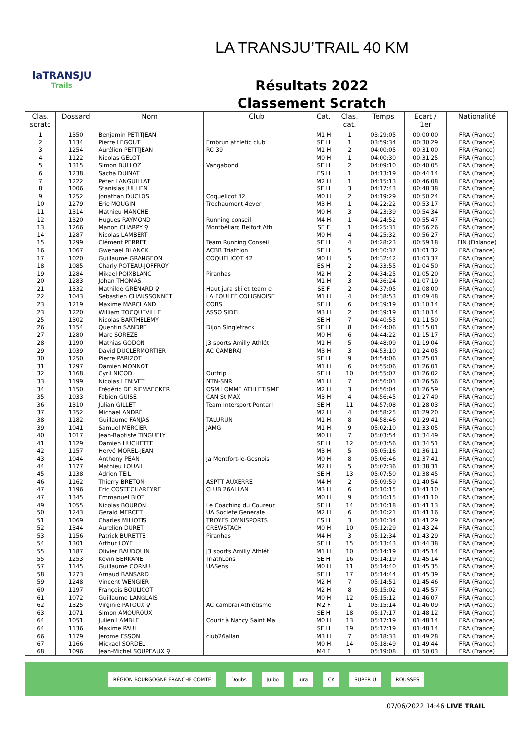laTRANSJU
Trails
LA TRANSJU’TRAIL 40 KM
Résultats 2022
Classement Scratch
| Clas. scratc | Dossard | Nom | Club | Cat. | Clas. cat. | Temps | Ecart / 1er | Nationalité |
| --- | --- | --- | --- | --- | --- | --- | --- | --- |
| 1 | 1350 | Benjamin PETITJEAN | | M1 H | 1 | 03:29:05 | 00:00:00 | FRA (France) |
| 2 | 1134 | Pierre LEGOUT | Embrun athletic club | SE H | 1 | 03:59:34 | 00:30:29 | FRA (France) |
| 3 | 1254 | Aurélien PETITJEAN | RC 39 | M1 H | 2 | 04:00:05 | 00:31:00 | FRA (France) |
| 4 | 1122 | Nicolas GELOT | | M0 H | 1 | 04:00:30 | 00:31:25 | FRA (France) |
| 5 | 1315 | Simon BULLOZ | Vangabond | SE H | 2 | 04:09:10 | 00:40:05 | FRA (France) |
| 6 | 1238 | Sacha DUINAT | | ES H | 1 | 04:13:19 | 00:44:14 | FRA (France) |
| 7 | 1222 | Peter LANGUILLAT | | M2 H | 1 | 04:15:13 | 00:46:08 | FRA (France) |
| 8 | 1006 | Stanislas JULLIEN | | SE H | 3 | 04:17:43 | 00:48:38 | FRA (France) |
| 9 | 1252 | Jonathan DUCLOS | Coquelicot 42 | M0 H | 2 | 04:19:29 | 00:50:24 | FRA (France) |
| 10 | 1279 | Eric MOUGIN | Trechaumont 4ever | M3 H | 1 | 04:22:22 | 00:53:17 | FRA (France) |
| 11 | 1314 | Mathieu MANCHE | | M0 H | 3 | 04:23:39 | 00:54:34 | FRA (France) |
| 12 | 1320 | Hugues RAYMOND | Running conseil | M4 H | 1 | 04:24:52 | 00:55:47 | FRA (France) |
| 13 | 1266 | Manon CHARPY ♀ | Montbéliard Belfort Ath | SE F | 1 | 04:25:31 | 00:56:26 | FRA (France) |
| 14 | 1287 | Nicolas LAMBERT | | M0 H | 4 | 04:25:32 | 00:56:27 | FRA (France) |
| 15 | 1299 | Clément PERRET | Team Running Conseil | SE H | 4 | 04:28:23 | 00:59:18 | FIN (Finlande) |
| 16 | 1067 | Gwenael BLANCK | ACBB Triathlon | SE H | 5 | 04:30:37 | 01:01:32 | FRA (France) |
| 17 | 1020 | Guillaume GRANGEON | COQUELICOT 42 | M0 H | 5 | 04:32:42 | 01:03:37 | FRA (France) |
| 18 | 1085 | Charly POTEAU-JOFFROY | | ES H | 2 | 04:33:55 | 01:04:50 | FRA (France) |
| 19 | 1284 | Mikael POIXBLANC | Piranhas | M2 H | 2 | 04:34:25 | 01:05:20 | FRA (France) |
| 20 | 1283 | Johan THOMAS | | M1 H | 3 | 04:36:24 | 01:07:19 | FRA (France) |
| 21 | 1332 | Mathilde GRENARD ♀ | Haut jura ski et team e | SE F | 2 | 04:37:05 | 01:08:00 | FRA (France) |
| 22 | 1043 | Sebastien CHAUSSONNET | LA FOULEE COLIGNOISE | M1 H | 4 | 04:38:53 | 01:09:48 | FRA (France) |
| 23 | 1219 | Maxime MARCHAND | COBS | SE H | 6 | 04:39:19 | 01:10:14 | FRA (France) |
| 23 | 1220 | William TOCQUEVILLE | ASSO SIDEL | M3 H | 2 | 04:39:19 | 01:10:14 | FRA (France) |
| 25 | 1302 | Nicolas BARTHELEMY | | SE H | 7 | 04:40:55 | 01:11:50 | FRA (France) |
| 26 | 1154 | Quentin SANDRE | Dijon Singletrack | SE H | 8 | 04:44:06 | 01:15:01 | FRA (France) |
| 27 | 1280 | Marc SOREZE | | M0 H | 6 | 04:44:22 | 01:15:17 | FRA (France) |
| 28 | 1190 | Mathias GODON | J3 sports Amilly Athlét | M1 H | 5 | 04:48:09 | 01:19:04 | FRA (France) |
| 29 | 1039 | David DUCLERMORTIER | AC CAMBRAI | M3 H | 3 | 04:53:10 | 01:24:05 | FRA (France) |
| 30 | 1250 | Pierre PARIZOT | | SE H | 9 | 04:54:06 | 01:25:01 | FRA (France) |
| 31 | 1297 | Damien MONNOT | | M1 H | 6 | 04:55:06 | 01:26:01 | FRA (France) |
| 32 | 1168 | Cyril NICOD | Outtrip | SE H | 10 | 04:55:07 | 01:26:02 | FRA (France) |
| 33 | 1199 | Nicolas LENIVET | NTN-SNR | M1 H | 7 | 04:56:01 | 01:26:56 | FRA (France) |
| 34 | 1150 | Frédéric DE RIEMAECKER | OSM LOMME ATHLETISME | M2 H | 3 | 04:56:04 | 01:26:59 | FRA (France) |
| 35 | 1033 | Fabien GUISE | CAN St MAX | M3 H | 4 | 04:56:45 | 01:27:40 | FRA (France) |
| 36 | 1310 | Julian GILLET | Team Intersport Pontarl | SE H | 11 | 04:57:08 | 01:28:03 | FRA (France) |
| 37 | 1352 | Michael ANDRÉ | | M2 H | 4 | 04:58:25 | 01:29:20 | FRA (France) |
| 38 | 1182 | Guillaume FANJAS | TALURUN | M1 H | 8 | 04:58:46 | 01:29:41 | FRA (France) |
| 39 | 1041 | Samuel MERCIER | JAMG | M1 H | 9 | 05:02:10 | 01:33:05 | FRA (France) |
| 40 | 1017 | Jean-Baptiste TINGUELY | | M0 H | 7 | 05:03:54 | 01:34:49 | FRA (France) |
| 41 | 1129 | Damien HUCHETTE | | SE H | 12 | 05:03:56 | 01:34:51 | FRA (France) |
| 42 | 1157 | Hervé MOREL-JEAN | | M3 H | 5 | 05:05:16 | 01:36:11 | FRA (France) |
| 43 | 1044 | Anthony PÉAN | Ja Montfort-le-Gesnois | M0 H | 8 | 05:06:46 | 01:37:41 | FRA (France) |
| 44 | 1177 | Mathieu LOUAIL | | M2 H | 5 | 05:07:36 | 01:38:31 | FRA (France) |
| 45 | 1138 | Adrien TEIL | | SE H | 13 | 05:07:50 | 01:38:45 | FRA (France) |
| 46 | 1162 | Thierry BRETON | ASPTT AUXERRE | M4 H | 2 | 05:09:59 | 01:40:54 | FRA (France) |
| 47 | 1196 | Eric COSTECHAREYRE | CLUB 26ALLAN | M3 H | 6 | 05:10:15 | 01:41:10 | FRA (France) |
| 47 | 1345 | Emmanuel BIOT | | M0 H | 9 | 05:10:15 | 01:41:10 | FRA (France) |
| 49 | 1055 | Nicolas BOURON | Le Coaching du Coureur | SE H | 14 | 05:10:18 | 01:41:13 | FRA (France) |
| 50 | 1243 | Gerald MERCET | UA Societe Generale | M2 H | 6 | 05:10:21 | 01:41:16 | FRA (France) |
| 51 | 1069 | Charles MILIOTIS | TROYES OMNISPORTS | ES H | 3 | 05:10:34 | 01:41:29 | FRA (France) |
| 52 | 1344 | Aurelien DURET | CREWSTACH | M0 H | 10 | 05:12:29 | 01:43:24 | FRA (France) |
| 53 | 1156 | Patrick BURETTE | Piranhas | M4 H | 3 | 05:12:34 | 01:43:29 | FRA (France) |
| 54 | 1301 | Arthur LOYE | | SE H | 15 | 05:13:43 | 01:44:38 | FRA (France) |
| 55 | 1187 | Olivier BAUDOUIN | J3 sports Amilly Athlét | M1 H | 10 | 05:14:19 | 01:45:14 | FRA (France) |
| 55 | 1253 | Kevin BERKANE | TriathLons | SE H | 16 | 05:14:19 | 01:45:14 | FRA (France) |
| 57 | 1145 | Guillaume CORNU | UASens | M0 H | 11 | 05:14:40 | 01:45:35 | FRA (France) |
| 58 | 1273 | Arnaud BANSARD | | SE H | 17 | 05:14:44 | 01:45:39 | FRA (France) |
| 59 | 1248 | Vincent WENGIER | | M2 H | 7 | 05:14:51 | 01:45:46 | FRA (France) |
| 60 | 1197 | François BOULICOT | | M2 H | 8 | 05:15:02 | 01:45:57 | FRA (France) |
| 61 | 1072 | Guillaume LANGLAIS | | M0 H | 12 | 05:15:12 | 01:46:07 | FRA (France) |
| 62 | 1325 | Virginie PATOUX ♀ | AC cambrai Athlétisme | M2 F | 1 | 05:15:14 | 01:46:09 | FRA (France) |
| 63 | 1071 | Simon AMOUROUX | | SE H | 18 | 05:17:17 | 01:48:12 | FRA (France) |
| 64 | 1051 | Julien LAMBLE | Courir à Nancy Saint Ma | M0 H | 13 | 05:17:19 | 01:48:14 | FRA (France) |
| 64 | 1136 | Maxime PAUL | | SE H | 19 | 05:17:19 | 01:48:14 | FRA (France) |
| 66 | 1179 | Jerome ESSON | club26allan | M3 H | 7 | 05:18:33 | 01:49:28 | FRA (France) |
| 67 | 1166 | Mickael SORDEL | | M0 H | 14 | 05:18:49 | 01:49:44 | FRA (France) |
| 68 | 1096 | Jean-Michel SOUPEAUX ♀ | | M4 F | 1 | 05:19:08 | 01:50:03 | FRA (France) |
RÉGION BOURGOGNE FRANCHE COMTE Doubs Julbo jura CA SUPER U ROUSSES
07/06/2022 14:46 LIVE TRAIL